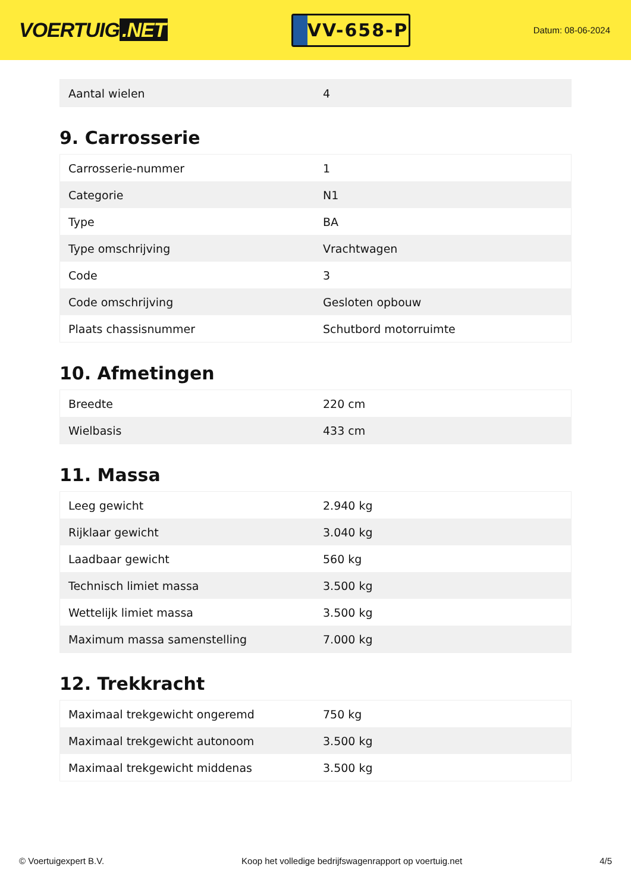VOERTUIG.NET
VV-658-P
Datum: 08-06-2024
| Aantal wielen | 4 |
9. Carrosserie
| Carrosserie-nummer | 1 |
| Categorie | N1 |
| Type | BA |
| Type omschrijving | Vrachtwagen |
| Code | 3 |
| Code omschrijving | Gesloten opbouw |
| Plaats chassisnummer | Schutbord motorruimte |
10. Afmetingen
| Breedte | 220 cm |
| Wielbasis | 433 cm |
11. Massa
| Leeg gewicht | 2.940 kg |
| Rijklaar gewicht | 3.040 kg |
| Laadbaar gewicht | 560 kg |
| Technisch limiet massa | 3.500 kg |
| Wettelijk limiet massa | 3.500 kg |
| Maximum massa samenstelling | 7.000 kg |
12. Trekkracht
| Maximaal trekgewicht ongeremd | 750 kg |
| Maximaal trekgewicht autonoom | 3.500 kg |
| Maximaal trekgewicht middenas | 3.500 kg |
© Voertuigexpert B.V. Koop het volledige bedrijfswagenrapport op voertuig.net 4/5